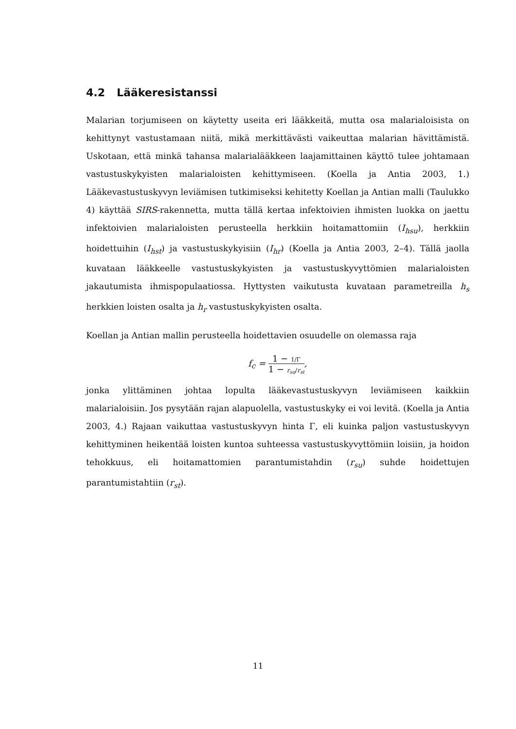4.2 Lääkeresistanssi
Malarian torjumiseen on käytetty useita eri lääkkeitä, mutta osa malarialoisista on kehittynyt vastustamaan niitä, mikä merkittävästi vaikeuttaa malarian hävittämistä. Uskotaan, että minkä tahansa malarialääkkeen laajamittainen käyttö tulee johtamaan vastustuskykyisten malarialoisten kehittymiseen. (Koella ja Antia 2003, 1.) Lääkevastustuskyvyn leviämisen tutkimiseksi kehitetty Koellan ja Antian malli (Taulukko 4) käyttää SIRS-rakennetta, mutta tällä kertaa infektoivien ihmisten luokka on jaettu infektoivien malarialoisten perusteella herkkiin hoitamattomiin (I<sub>hsu</sub>), herkkiin hoidettuihin (I<sub>hst</sub>) ja vastustuskykyisiin (I<sub>hr</sub>) (Koella ja Antia 2003, 2–4). Tällä jaolla kuvataan lääkkeelle vastustuskykyisten ja vastustuskyvyttömien malarialoisten jakautumista ihmispopulaatiossa. Hyttysten vaikutusta kuvataan parametreilla h<sub>s</sub> herkkien loisten osalta ja h<sub>r</sub> vastustuskykyisten osalta.
Koellan ja Antian mallin perusteella hoidettavien osuudelle on olemassa raja
f<sub>c</sub> = 1 − 1/Γ 1 − r<sub>su</sub>/r<sub>st</sub>,
jonka ylittäminen johtaa lopulta lääkevastustuskyvyn leviämiseen kaikkiin malarialoisiin. Jos pysytään rajan alapuolella, vastustuskyky ei voi levitä. (Koella ja Antia 2003, 4.) Rajaan vaikuttaa vastustuskyvyn hinta Γ, eli kuinka paljon vastustuskyvyn kehittyminen heikentää loisten kuntoa suhteessa vastustuskyvyttömiin loisiin, ja hoidon tehokkuus, eli hoitamattomien parantumistahdin (r<sub>su</sub>) suhde hoidettujen parantumistahtiin (r<sub>st</sub>).
11